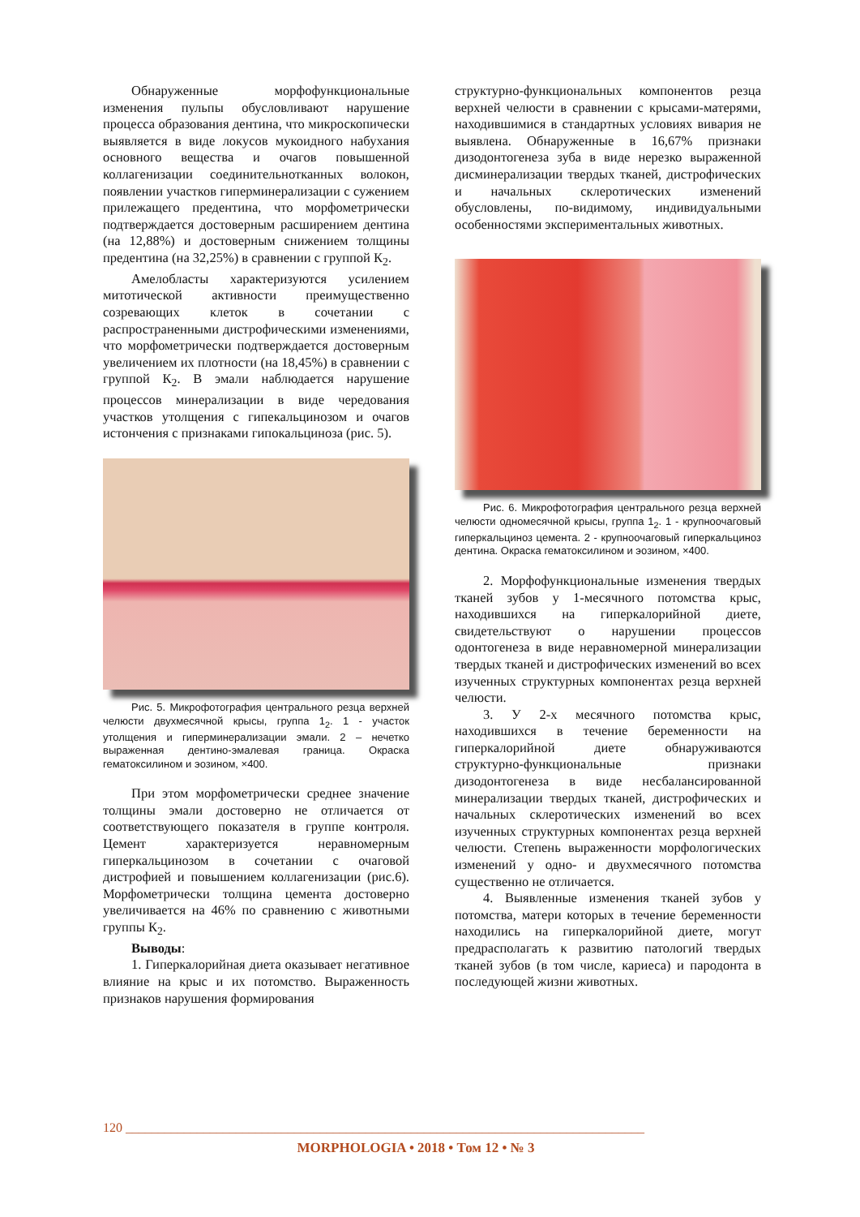Обнаруженные морфофункциональные изменения пульпы обусловливают нарушение процесса образования дентина, что микроскопически выявляется в виде локусов мукоидного набухания основного вещества и очагов повышенной коллагенизации соединительнотканных волокон, появлении участков гиперминерализации с сужением прилежащего предентина, что морфометрически подтверждается достоверным расширением дентина (на 12,88%) и достоверным снижением толщины предентина (на 32,25%) в сравнении с группой К<sub>2</sub>.
Амелобласты характеризуются усилением митотической активности преимущественно созревающих клеток в сочетании с распространенными дистрофическими изменениями, что морфометрически подтверждается достоверным увеличением их плотности (на 18,45%) в сравнении с группой К<sub>2</sub>. В эмали наблюдается нарушение процессов минерализации в виде чередования участков утолщения с гипекальцинозом и очагов истончения с признаками гипокальциноза (рис. 5).
Рис. 5. Микрофотография центрального резца верхней челюсти двухмесячной крысы, группа 1<sub>2</sub>. 1 - участок утолщения и гиперминерализации эмали. 2 – нечетко выраженная дентино-эмалевая граница. Окраска гематоксилином и эозином, ×400.
При этом морфометрически среднее значение толщины эмали достоверно не отличается от соответствующего показателя в группе контроля. Цемент характеризуется неравномерным гиперкальцинозом в сочетании с очаговой дистрофией и повышением коллагенизации (рис.6). Морфометрически толщина цемента достоверно увеличивается на 46% по сравнению с животными группы К<sub>2</sub>.
Выводы:
1. Гиперкалорийная диета оказывает негативное влияние на крыс и их потомство. Выраженность признаков нарушения формирования
структурно-функциональных компонентов резца верхней челюсти в сравнении с крысами-матерями, находившимися в стандартных условиях вивария не выявлена. Обнаруженные в 16,67% признаки дизодонтогенеза зуба в виде нерезко выраженной дисминерализации твердых тканей, дистрофических и начальных склеротических изменений обусловлены, по-видимому, индивидуальными особенностями экспериментальных животных.
Рис. 6. Микрофотография центрального резца верхней челюсти одномесячной крысы, группа 1<sub>2</sub>. 1 - крупноочаговый гиперкальциноз цемента. 2 - крупноочаговый гиперкальциноз дентина. Окраска гематоксилином и эозином, ×400.
2. Морфофункциональные изменения твердых тканей зубов у 1-месячного потомства крыс, находившихся на гиперкалорийной диете, свидетельствуют о нарушении процессов одонтогенеза в виде неравномерной минерализации твердых тканей и дистрофических изменений во всех изученных структурных компонентах резца верхней челюсти.
3. У 2-х месячного потомства крыс, находившихся в течение беременности на гиперкалорийной диете обнаруживаются структурно-функциональные признаки дизодонтогенеза в виде несбалансированной минерализации твердых тканей, дистрофических и начальных склеротических изменений во всех изученных структурных компонентах резца верхней челюсти. Степень выраженности морфологических изменений у одно- и двухмесячного потомства существенно не отличается.
4. Выявленные изменения тканей зубов у потомства, матери которых в течение беременности находились на гиперкалорийной диете, могут предрасполагать к развитию патологий твердых тканей зубов (в том числе, кариеса) и пародонта в последующей жизни животных.
120 ________________________________________________________________________________
MORPHOLOGIA • 2018 • Том 12 • № 3